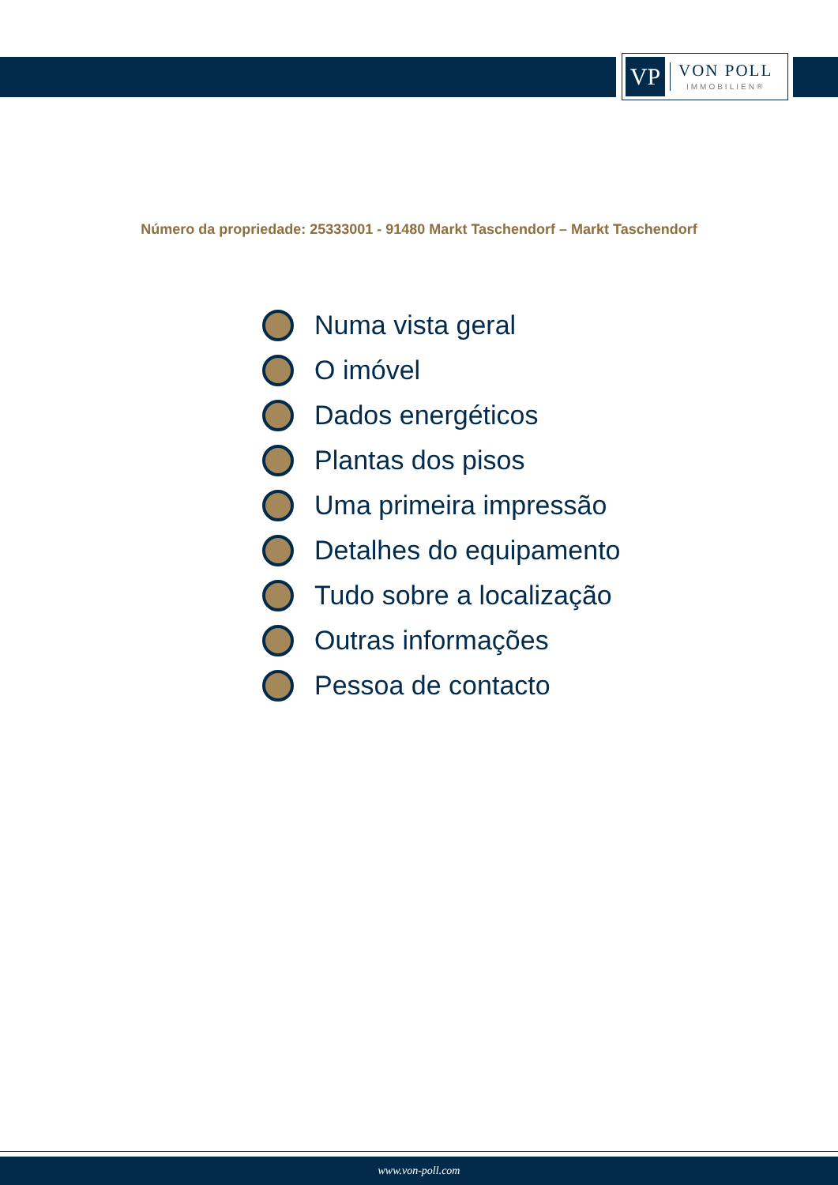VP
VON POLL
IMMOBILIEN®
Número da propriedade: 25333001 - 91480 Markt Taschendorf – Markt Taschendorf
Numa vista geral
O imóvel
Dados energéticos
Plantas dos pisos
Uma primeira impressão
Detalhes do equipamento
Tudo sobre a localização
Outras informações
Pessoa de contacto
www.von-poll.com